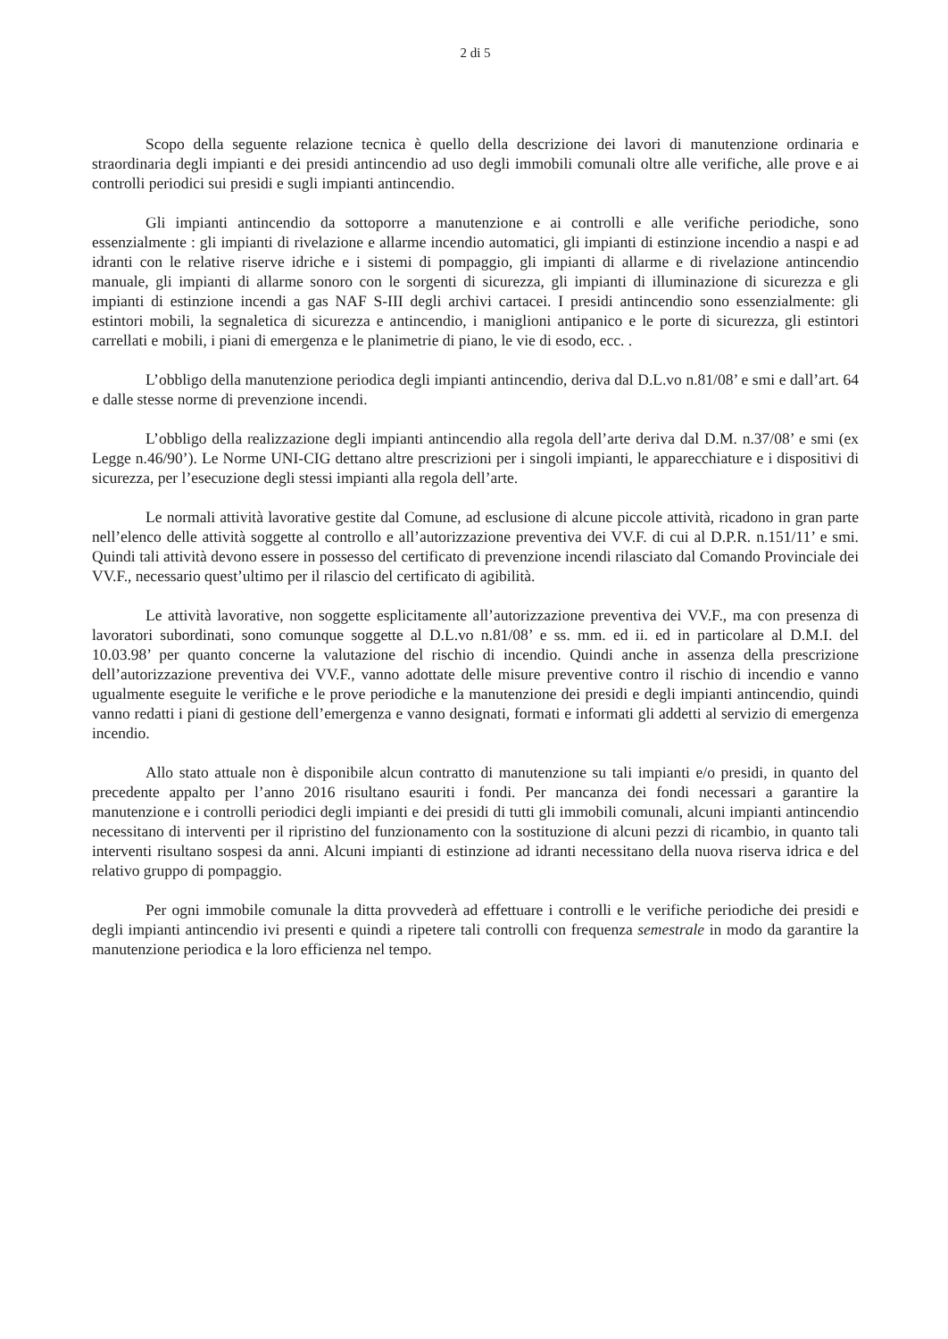2 di 5
Scopo della seguente relazione tecnica è quello della descrizione dei lavori di manutenzione ordinaria e straordinaria degli impianti e dei presidi antincendio ad uso degli immobili comunali oltre alle verifiche, alle prove e ai controlli periodici sui presidi e sugli impianti antincendio.
Gli impianti antincendio da sottoporre a manutenzione e ai controlli e alle verifiche periodiche, sono essenzialmente : gli impianti di rivelazione e allarme incendio automatici, gli impianti di estinzione incendio a naspi e ad idranti con le relative riserve idriche e i sistemi di pompaggio, gli impianti di allarme e di rivelazione antincendio manuale, gli impianti di allarme sonoro con le sorgenti di sicurezza, gli impianti di illuminazione di sicurezza e gli impianti di estinzione incendi a gas NAF S-III degli archivi cartacei. I presidi antincendio sono essenzialmente: gli estintori mobili, la segnaletica di sicurezza e antincendio, i maniglioni antipanico e le porte di sicurezza, gli estintori carrellati e mobili, i piani di emergenza e le planimetrie di piano, le vie di esodo, ecc. .
L’obbligo della manutenzione periodica degli impianti antincendio, deriva dal D.L.vo n.81/08’ e smi e dall’art. 64 e dalle stesse norme di prevenzione incendi.
L’obbligo della realizzazione degli impianti antincendio alla regola dell’arte deriva dal D.M. n.37/08’ e smi (ex Legge n.46/90’). Le Norme UNI-CIG dettano altre prescrizioni per i singoli impianti, le apparecchiature e i dispositivi di sicurezza, per l’esecuzione degli stessi impianti alla regola dell’arte.
Le normali attività lavorative gestite dal Comune, ad esclusione di alcune piccole attività, ricadono in gran parte nell’elenco delle attività soggette al controllo e all’autorizzazione preventiva dei VV.F. di cui al D.P.R. n.151/11’ e smi. Quindi tali attività devono essere in possesso del certificato di prevenzione incendi rilasciato dal Comando Provinciale dei VV.F., necessario quest’ultimo per il rilascio del certificato di agibilità.
Le attività lavorative, non soggette esplicitamente all’autorizzazione preventiva dei VV.F., ma con presenza di lavoratori subordinati, sono comunque soggette al D.L.vo n.81/08’ e ss. mm. ed ii. ed in particolare al D.M.I. del 10.03.98’ per quanto concerne la valutazione del rischio di incendio. Quindi anche in assenza della prescrizione dell’autorizzazione preventiva dei VV.F., vanno adottate delle misure preventive contro il rischio di incendio e vanno ugualmente eseguite le verifiche e le prove periodiche e la manutenzione dei presidi e degli impianti antincendio, quindi vanno redatti i piani di gestione dell’emergenza e vanno designati, formati e informati gli addetti al servizio di emergenza incendio.
Allo stato attuale non è disponibile alcun contratto di manutenzione su tali impianti e/o presidi, in quanto del precedente appalto per l’anno 2016 risultano esauriti i fondi. Per mancanza dei fondi necessari a garantire la manutenzione e i controlli periodici degli impianti e dei presidi di tutti gli immobili comunali, alcuni impianti antincendio necessitano di interventi per il ripristino del funzionamento con la sostituzione di alcuni pezzi di ricambio, in quanto tali interventi risultano sospesi da anni. Alcuni impianti di estinzione ad idranti necessitano della nuova riserva idrica e del relativo gruppo di pompaggio.
Per ogni immobile comunale la ditta provvederà ad effettuare i controlli e le verifiche periodiche dei presidi e degli impianti antincendio ivi presenti e quindi a ripetere tali controlli con frequenza semestrale in modo da garantire la manutenzione periodica e la loro efficienza nel tempo.